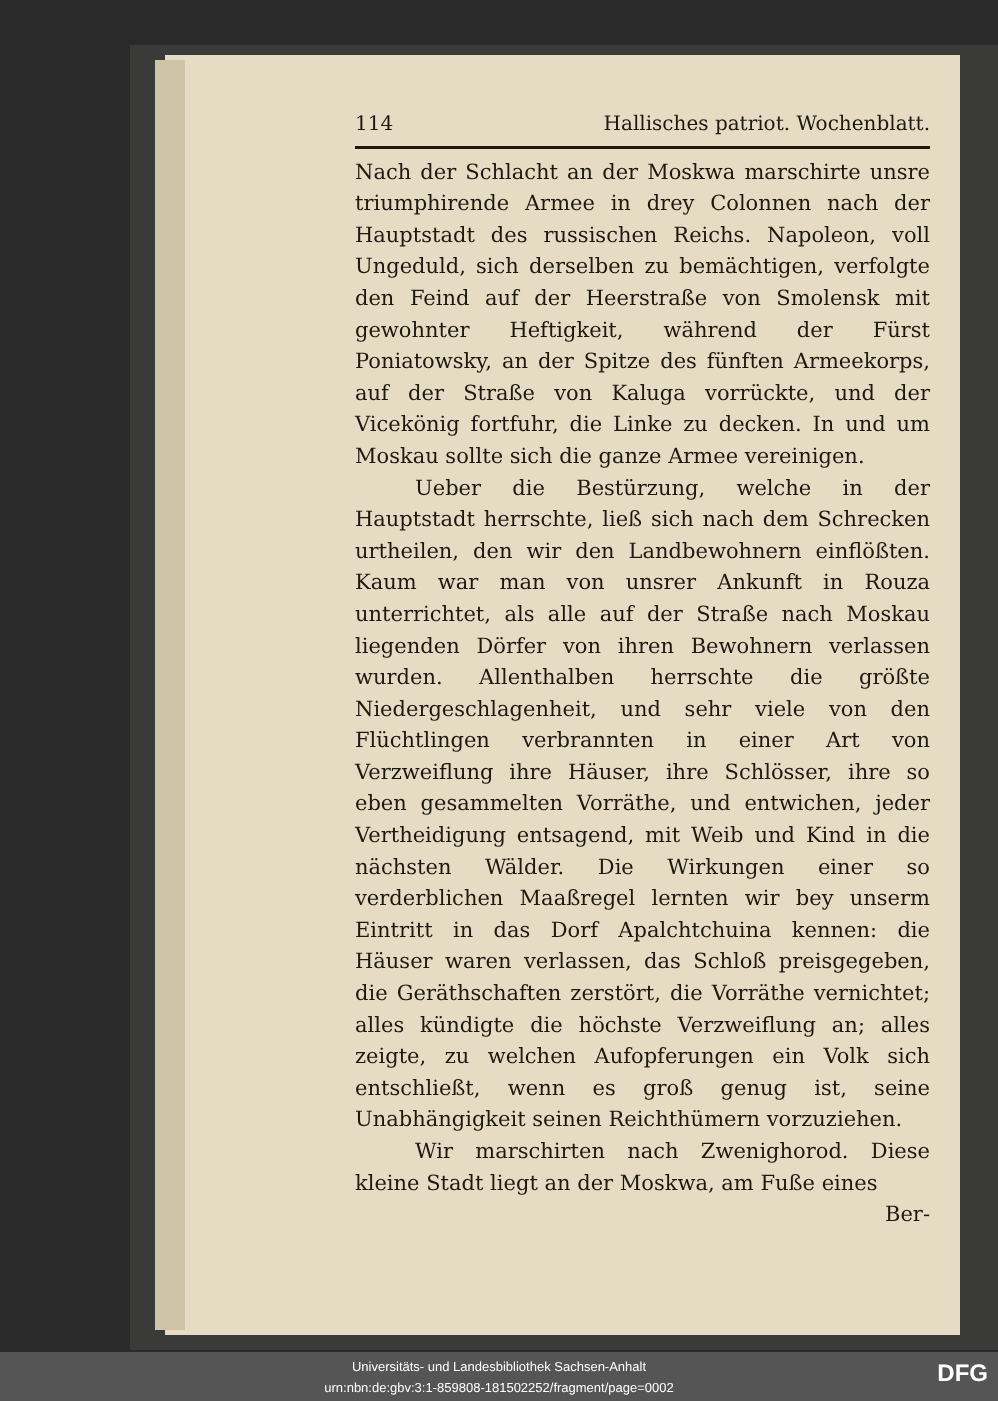114 Hallisches patriot. Wochenblatt.
Nach der Schlacht an der Moskwa marschirte unsre triumphirende Armee in drey Colonnen nach der Hauptstadt des russischen Reichs. Napoleon, voll Ungeduld, sich derselben zu bemächtigen, verfolgte den Feind auf der Heerstraße von Smolensk mit gewohnter Heftigkeit, während der Fürst Poniatowsky, an der Spitze des fünften Armeekorps, auf der Straße von Kaluga vorrückte, und der Vicekönig fortfuhr, die Linke zu decken. In und um Moskau sollte sich die ganze Armee vereinigen.
Ueber die Bestürzung, welche in der Hauptstadt herrschte, ließ sich nach dem Schrecken urtheilen, den wir den Landbewohnern einflößten. Kaum war man von unsrer Ankunft in Rouza unterrichtet, als alle auf der Straße nach Moskau liegenden Dörfer von ihren Bewohnern verlassen wurden. Allenthalben herrschte die größte Niedergeschlagenheit, und sehr viele von den Flüchtlingen verbrannten in einer Art von Verzweiflung ihre Häuser, ihre Schlösser, ihre so eben gesammelten Vorräthe, und entwichen, jeder Vertheidigung entsagend, mit Weib und Kind in die nächsten Wälder. Die Wirkungen einer so verderblichen Maaßregel lernten wir bey unserm Eintritt in das Dorf Apalchtchuina kennen: die Häuser waren verlassen, das Schloß preisgegeben, die Geräthschaften zerstört, die Vorräthe vernichtet; alles kündigte die höchste Verzweiflung an; alles zeigte, zu welchen Aufopferungen ein Volk sich entschließt, wenn es groß genug ist, seine Unabhängigkeit seinen Reichthümern vorzuziehen.
Wir marschirten nach Zwenighorod. Diese kleine Stadt liegt an der Moskwa, am Fuße eines
Ber-
Universitäts- und Landesbibliothek Sachsen-Anhalt
urn:nbn:de:gbv:3:1-859808-181502252/fragment/page=0002
DFG